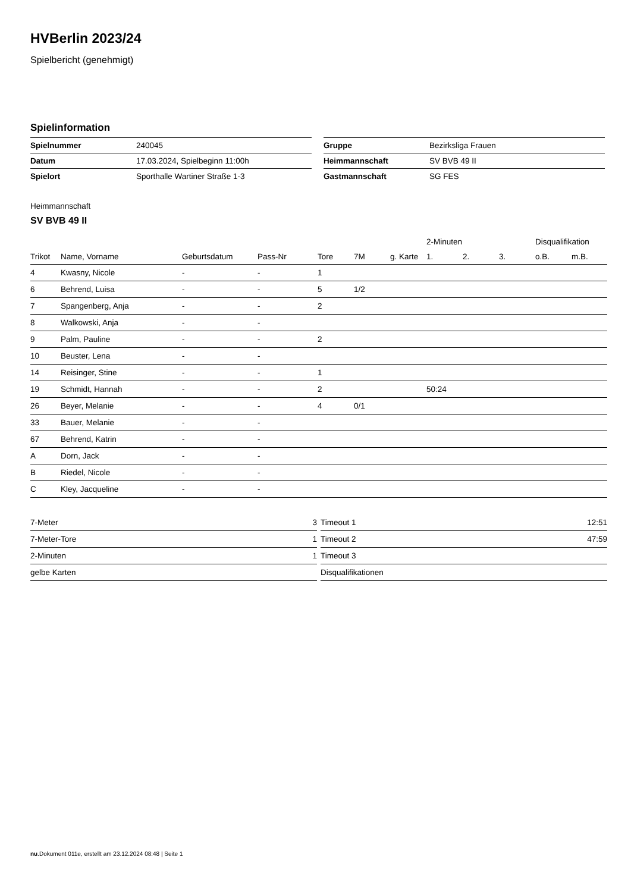HVBerlin 2023/24
Spielbericht (genehmigt)
Spielinformation
| Spielnummer | 240045 |
| Datum | 17.03.2024, Spielbeginn 11:00h |
| Spielort | Sporthalle Wartiner Straße 1-3 |
| Gruppe | Bezirksliga Frauen |
| Heimmannschaft | SV BVB 49 II |
| Gastmannschaft | SG FES |
Heimmannschaft
SV BVB 49 II
| | | | | | | | 2-Minuten | | | Disqualifikation | |
| --- | --- | --- | --- | --- | --- | --- | --- | --- | --- | --- | --- |
| Trikot | Name, Vorname | Geburtsdatum | Pass-Nr | Tore | 7M | g. Karte | 1. | 2. | 3. | o.B. | m.B. |
| 4 | Kwasny, Nicole | - | - | 1 | | | | | | | |
| 6 | Behrend, Luisa | - | - | 5 | 1/2 | | | | | | |
| 7 | Spangenberg, Anja | - | - | 2 | | | | | | | |
| 8 | Walkowski, Anja | - | - | | | | | | | | |
| 9 | Palm, Pauline | - | - | 2 | | | | | | | |
| 10 | Beuster, Lena | - | - | | | | | | | | |
| 14 | Reisinger, Stine | - | - | 1 | | | | | | | |
| 19 | Schmidt, Hannah | - | - | 2 | | | 50:24 | | | | |
| 26 | Beyer, Melanie | - | - | 4 | 0/1 | | | | | | |
| 33 | Bauer, Melanie | - | - | | | | | | | | |
| 67 | Behrend, Katrin | - | - | | | | | | | | |
| A | Dorn, Jack | - | - | | | | | | | | |
| B | Riedel, Nicole | - | - | | | | | | | | |
| C | Kley, Jacqueline | - | - | | | | | | | | |
| 7-Meter | 3 |
| 7-Meter-Tore | 1 |
| 2-Minuten | 1 |
| gelbe Karten | |
| Timeout 1 | 12:51 |
| Timeout 2 | 47:59 |
| Timeout 3 | |
| Disqualifikationen | |
nu.Dokument 011e, erstellt am 23.12.2024 08:48 | Seite 1